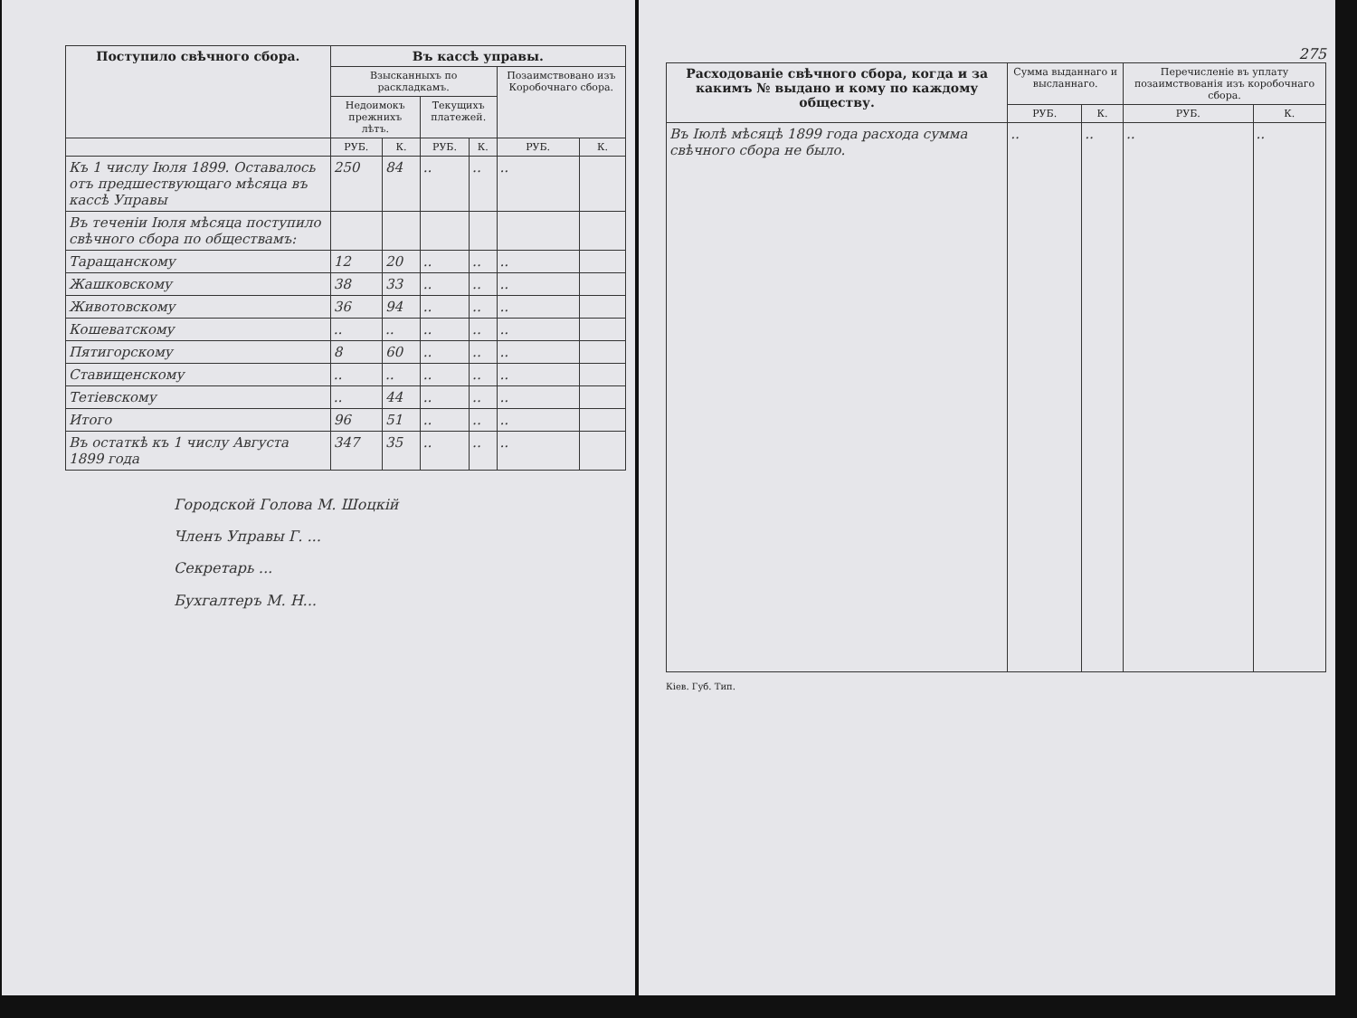| Поступило свѣчного сбора. | Въ кассѣ управы. | | | | | |
| --- | --- | --- | --- | --- | --- | --- |
| | Взысканныхъ по раскладкамъ. | | | | Позаимствовано изъ Коробочнаго сбора. | |
| | Недоимокъ прежнихъ лѣтъ. | | Текущихъ платежей. | | | |
| | РУБ. | К. | РУБ. | К. | РУБ. | К. |
| Къ 1 числу Іюля 1899. Оставалось отъ предшествующаго мѣсяца въ кассѣ Управы | 250 | 84 | .. | .. | .. | |
| Въ теченіи Іюля мѣсяца поступило свѣчного сбора по обществамъ: | | | | | | |
| Таращанскому | 12 | 20 | .. | .. | .. | |
| Жашковскому | 38 | 33 | .. | .. | .. | |
| Животовскому | 36 | 94 | .. | .. | .. | |
| Кошеватскому | .. | .. | .. | .. | .. | |
| Пятигорскому | 8 | 60 | .. | .. | .. | |
| Ставищенскому | .. | .. | .. | .. | .. | |
| Тетіевскому | .. | 44 | .. | .. | .. | |
| Итого | 96 | 51 | .. | .. | .. | |
| Въ остаткѣ къ 1 числу Августа 1899 года | 347 | 35 | .. | .. | .. | |
Городской Голова М. Шоцкій
Членъ Управы Г. ...
Секретарь ...
Бухгалтеръ М. Н...
275
| Расходованіе свѣчного сбора, когда и за какимъ № выдано и кому по каждому обществу. | Сумма выданнаго и высланнаго. | | Перечисленіе въ уплату позаимствованія изъ коробочнаго сбора. | |
| --- | --- | --- | --- | --- |
| | РУБ. | К. | РУБ. | К. |
| Въ Іюлѣ мѣсяцѣ 1899 года расхода сумма свѣчного сбора не было. | .. | .. | .. | .. |
Кіев. Губ. Тип.